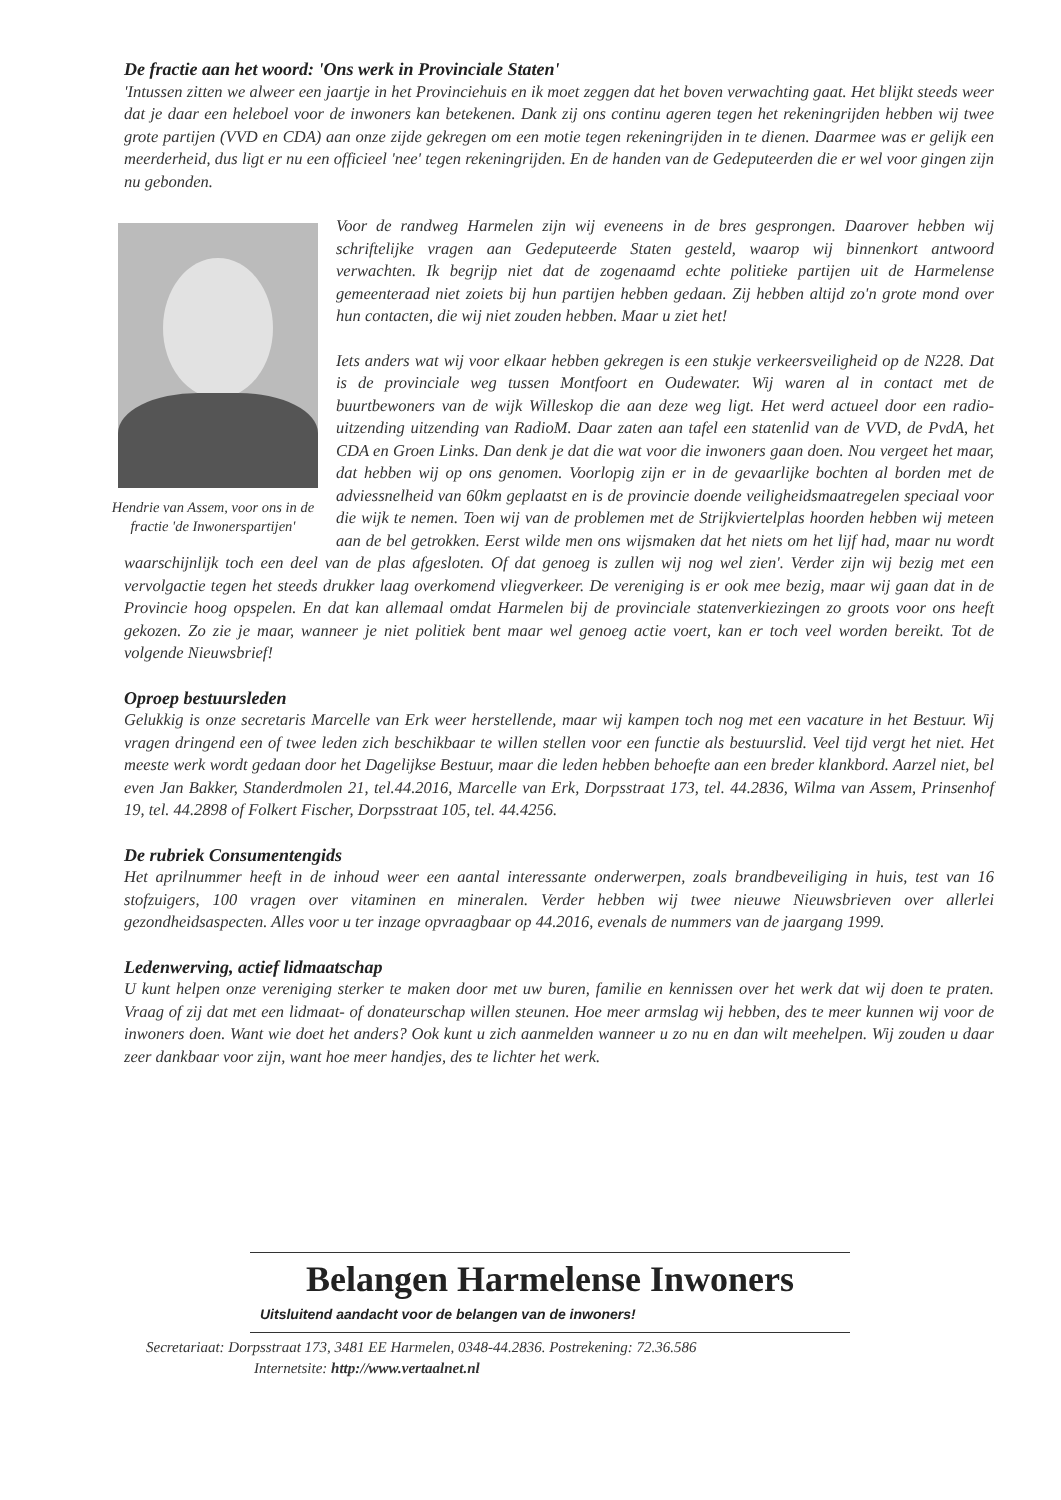De fractie aan het woord: 'Ons werk in Provinciale Staten'
'Intussen zitten we alweer een jaartje in het Provinciehuis en ik moet zeggen dat het boven verwachting gaat. Het blijkt steeds weer dat je daar een heleboel voor de inwoners kan betekenen. Dank zij ons continu ageren tegen het rekeningrijden hebben wij twee grote partijen (VVD en CDA) aan onze zijde gekregen om een motie tegen rekeningrijden in te dienen. Daarmee was er gelijk een meerderheid, dus ligt er nu een officieel 'nee' tegen rekeningrijden. En de handen van de Gedeputeerden die er wel voor gingen zijn nu gebonden.
Hendrie van Assem, voor ons in de fractie 'de Inwonerspartijen'
Voor de randweg Harmelen zijn wij eveneens in de bres gesprongen. Daarover hebben wij schriftelijke vragen aan Gedeputeerde Staten gesteld, waarop wij binnenkort antwoord verwachten. Ik begrijp niet dat de zogenaamd echte politieke partijen uit de Harmelense gemeenteraad niet zoiets bij hun partijen hebben gedaan. Zij hebben altijd zo'n grote mond over hun contacten, die wij niet zouden hebben. Maar u ziet het!
Iets anders wat wij voor elkaar hebben gekregen is een stukje verkeersveiligheid op de N228. Dat is de provinciale weg tussen Montfoort en Oudewater. Wij waren al in contact met de buurtbewoners van de wijk Willeskop die aan deze weg ligt. Het werd actueel door een radio-uitzending uitzending van RadioM. Daar zaten aan tafel een statenlid van de VVD, de PvdA, het CDA en Groen Links. Dan denk je dat die wat voor die inwoners gaan doen. Nou vergeet het maar, dat hebben wij op ons genomen. Voorlopig zijn er in de gevaarlijke bochten al borden met de adviessnelheid van 60km geplaatst en is de provincie doende veiligheidsmaatregelen speciaal voor die wijk te nemen. Toen wij van de problemen met de Strijkviertelplas hoorden hebben wij meteen aan de bel getrokken. Eerst wilde men ons wijsmaken dat het niets om het lijf had, maar nu wordt waarschijnlijk toch een deel van de plas afgesloten. Of dat genoeg is zullen wij nog wel zien'. Verder zijn wij bezig met een vervolgactie tegen het steeds drukker laag overkomend vliegverkeer. De vereniging is er ook mee bezig, maar wij gaan dat in de Provincie hoog opspelen. En dat kan allemaal omdat Harmelen bij de provinciale statenverkiezingen zo groots voor ons heeft gekozen. Zo zie je maar, wanneer je niet politiek bent maar wel genoeg actie voert, kan er toch veel worden bereikt. Tot de volgende Nieuwsbrief!
Oproep bestuursleden
Gelukkig is onze secretaris Marcelle van Erk weer herstellende, maar wij kampen toch nog met een vacature in het Bestuur. Wij vragen dringend een of twee leden zich beschikbaar te willen stellen voor een functie als bestuurslid. Veel tijd vergt het niet. Het meeste werk wordt gedaan door het Dagelijkse Bestuur, maar die leden hebben behoefte aan een breder klankbord. Aarzel niet, bel even Jan Bakker, Standerdmolen 21, tel.44.2016, Marcelle van Erk, Dorpsstraat 173, tel. 44.2836, Wilma van Assem, Prinsenhof 19, tel. 44.2898 of Folkert Fischer, Dorpsstraat 105, tel. 44.4256.
De rubriek Consumentengids
Het aprilnummer heeft in de inhoud weer een aantal interessante onderwerpen, zoals brandbeveiliging in huis, test van 16 stofzuigers, 100 vragen over vitaminen en mineralen. Verder hebben wij twee nieuwe Nieuwsbrieven over allerlei gezondheidsaspecten. Alles voor u ter inzage opvraagbaar op 44.2016, evenals de nummers van de jaargang 1999.
Ledenwerving, actief lidmaatschap
U kunt helpen onze vereniging sterker te maken door met uw buren, familie en kennissen over het werk dat wij doen te praten. Vraag of zij dat met een lidmaat- of donateurschap willen steunen. Hoe meer armslag wij hebben, des te meer kunnen wij voor de inwoners doen. Want wie doet het anders? Ook kunt u zich aanmelden wanneer u zo nu en dan wilt meehelpen. Wij zouden u daar zeer dankbaar voor zijn, want hoe meer handjes, des te lichter het werk.
Belangen Harmelense Inwoners
Uitsluitend aandacht voor de belangen van de inwoners!
Secretariaat: Dorpsstraat 173, 3481 EE Harmelen, 0348-44.2836. Postrekening: 72.36.586
Internetsite: http://www.vertaalnet.nl